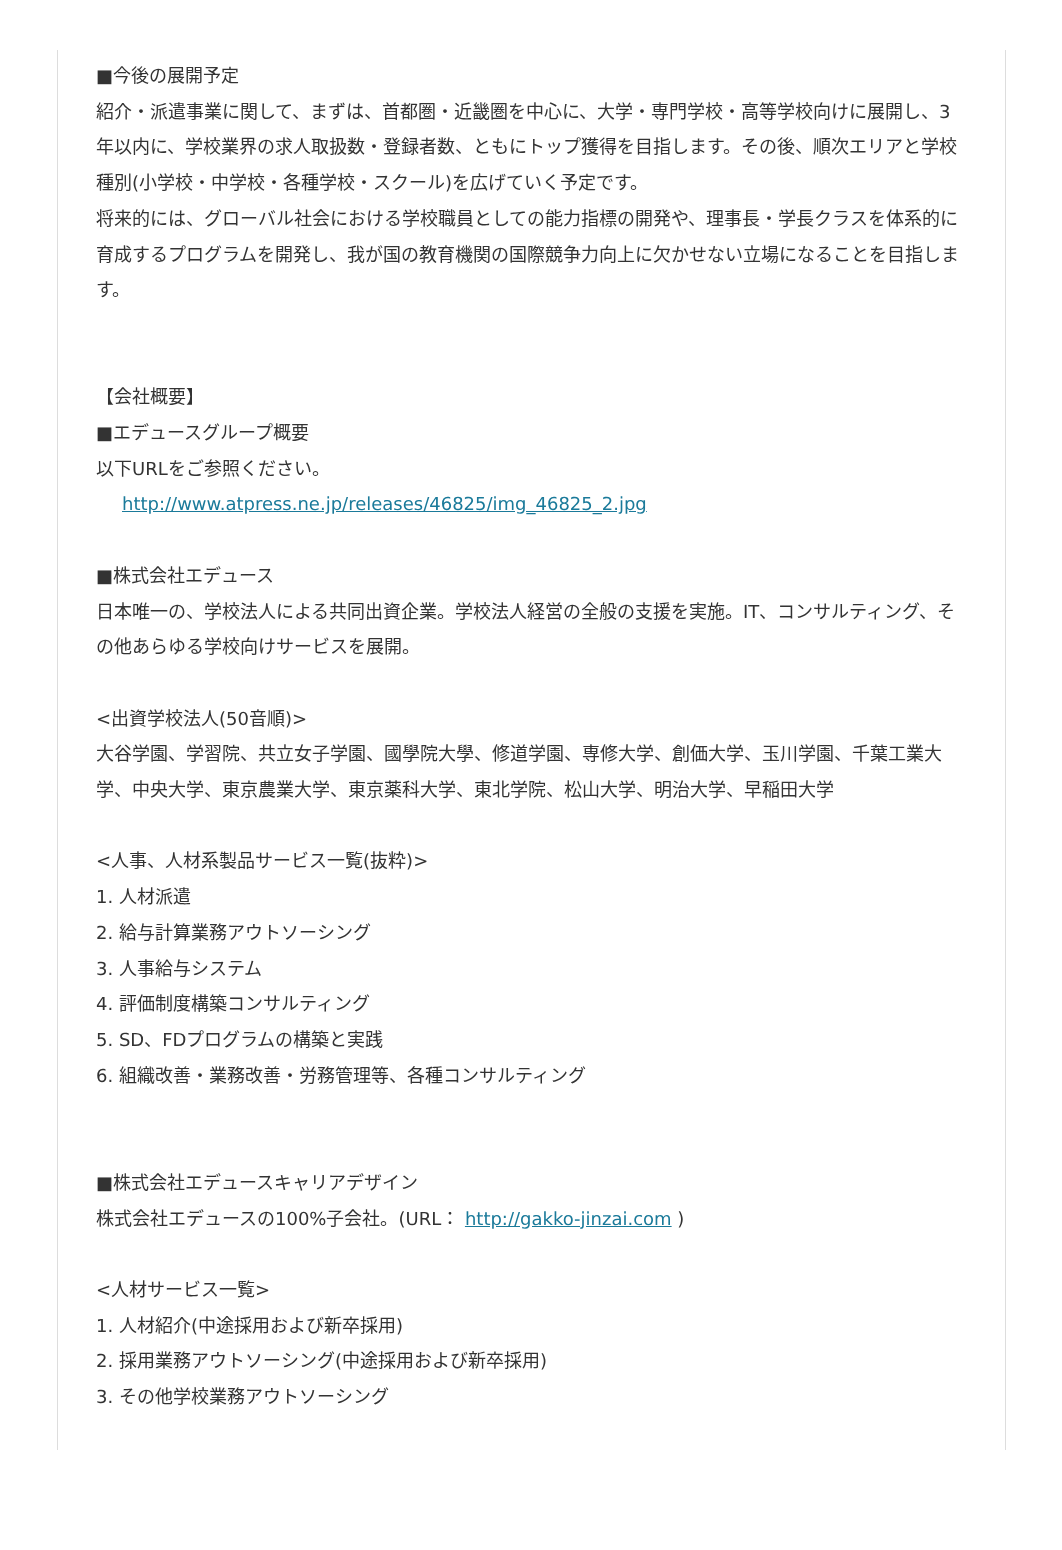■今後の展開予定
紹介・派遣事業に関して、まずは、首都圏・近畿圏を中心に、大学・専門学校・高等学校向けに展開し、3年以内に、学校業界の求人取扱数・登録者数、ともにトップ獲得を目指します。その後、順次エリアと学校種別(小学校・中学校・各種学校・スクール)を広げていく予定です。
将来的には、グローバル社会における学校職員としての能力指標の開発や、理事長・学長クラスを体系的に育成するプログラムを開発し、我が国の教育機関の国際競争力向上に欠かせない立場になることを目指します。
【会社概要】
■エデュースグループ概要
以下URLをご参照ください。
http://www.atpress.ne.jp/releases/46825/img_46825_2.jpg
■株式会社エデュース
日本唯一の、学校法人による共同出資企業。学校法人経営の全般の支援を実施。IT、コンサルティング、その他あらゆる学校向けサービスを展開。
<出資学校法人(50音順)>
大谷学園、学習院、共立女子学園、國學院大學、修道学園、専修大学、創価大学、玉川学園、千葉工業大学、中央大学、東京農業大学、東京薬科大学、東北学院、松山大学、明治大学、早稲田大学
<人事、人材系製品サービス一覧(抜粋)>
1. 人材派遣
2. 給与計算業務アウトソーシング
3. 人事給与システム
4. 評価制度構築コンサルティング
5. SD、FDプログラムの構築と実践
6. 組織改善・業務改善・労務管理等、各種コンサルティング
■株式会社エデュースキャリアデザイン
株式会社エデュースの100%子会社。(URL： http://gakko-jinzai.com )
<人材サービス一覧>
1. 人材紹介(中途採用および新卒採用)
2. 採用業務アウトソーシング(中途採用および新卒採用)
3. その他学校業務アウトソーシング